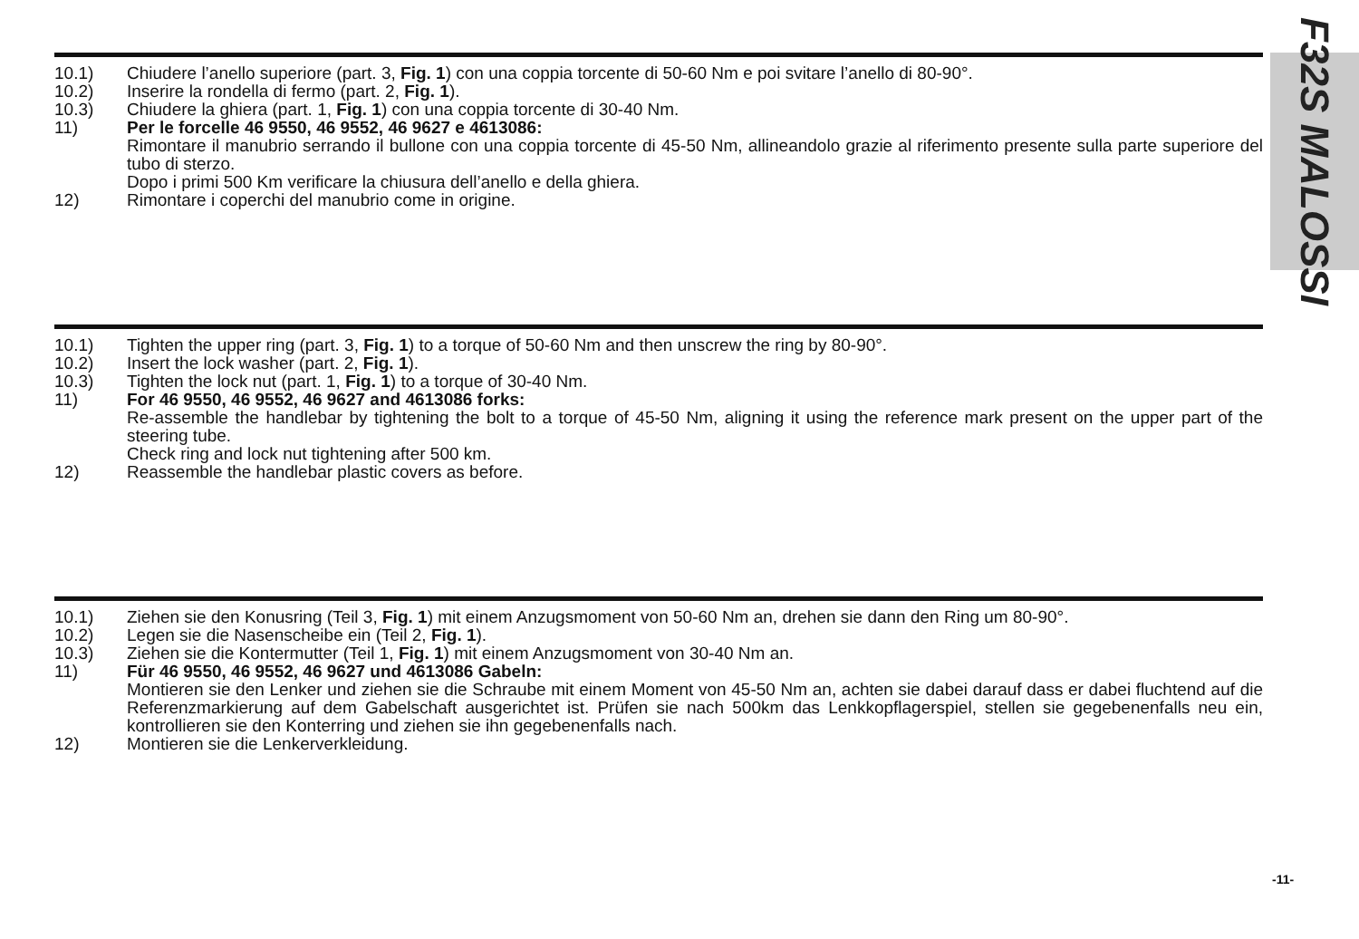F32S MALOSSI
10.1) Chiudere l’anello superiore (part. 3, Fig. 1) con una coppia torcente di 50-60 Nm e poi svitare l’anello di 80-90°.
10.2) Inserire la rondella di fermo (part. 2, Fig. 1).
10.3) Chiudere la ghiera (part. 1, Fig. 1) con una coppia torcente di 30-40 Nm.
11) Per le forcelle 46 9550, 46 9552, 46 9627 e 4613086:
Rimontare il manubrio serrando il bullone con una coppia torcente di 45-50 Nm, allineandolo grazie al riferimento presente sulla parte superiore del tubo di sterzo.
Dopo i primi 500 Km verificare la chiusura dell’anello e della ghiera.
12) Rimontare i coperchi del manubrio come in origine.
10.1) Tighten the upper ring (part. 3, Fig. 1) to a torque of 50-60 Nm and then unscrew the ring by 80-90°.
10.2) Insert the lock washer (part. 2, Fig. 1).
10.3) Tighten the lock nut (part. 1, Fig. 1) to a torque of 30-40 Nm.
11) For 46 9550, 46 9552, 46 9627 and 4613086 forks:
Re-assemble the handlebar by tightening the bolt to a torque of 45-50 Nm, aligning it using the reference mark present on the upper part of the steering tube.
Check ring and lock nut tightening after 500 km.
12) Reassemble the handlebar plastic covers as before.
10.1) Ziehen sie den Konusring (Teil 3, Fig. 1) mit einem Anzugsmoment von 50-60 Nm an, drehen sie dann den Ring um 80-90°.
10.2) Legen sie die Nasenscheibe ein (Teil 2, Fig. 1).
10.3) Ziehen sie die Kontermutter (Teil 1, Fig. 1) mit einem Anzugsmoment von 30-40 Nm an.
11) Für 46 9550, 46 9552, 46 9627 und 4613086 Gabeln:
Montieren sie den Lenker und ziehen sie die Schraube mit einem Moment von 45-50 Nm an, achten sie dabei darauf dass er dabei fluchtend auf die Referenzmarkierung auf dem Gabelschaft ausgerichtet ist. Prüfen sie nach 500km das Lenkkopflagerspiel, stellen sie gegebenenfalls neu ein, kontrollieren sie den Konterring und ziehen sie ihn gegebenenfalls nach.
12) Montieren sie die Lenkerverkleidung.
-11-